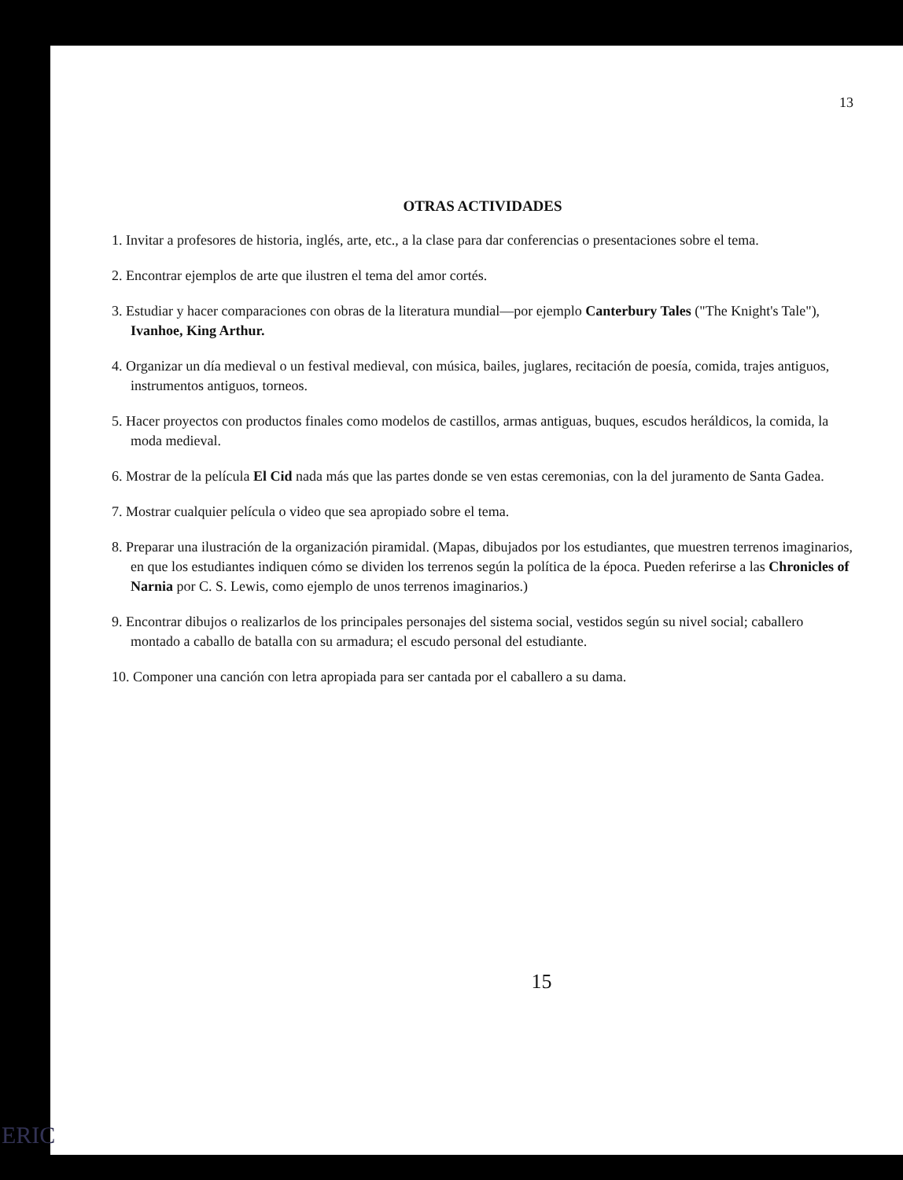13
OTRAS ACTIVIDADES
1. Invitar a profesores de historia, inglés, arte, etc., a la clase para dar conferencias o presentaciones sobre el tema.
2. Encontrar ejemplos de arte que ilustren el tema del amor cortés.
3. Estudiar y hacer comparaciones con obras de la literatura mundial—por ejemplo Canterbury Tales ("The Knight's Tale"), Ivanhoe, King Arthur.
4. Organizar un día medieval o un festival medieval, con música, bailes, juglares, recitación de poesía, comida, trajes antiguos, instrumentos antiguos, torneos.
5. Hacer proyectos con productos finales como modelos de castillos, armas antiguas, buques, escudos heráldicos, la comida, la moda medieval.
6. Mostrar de la película El Cid nada más que las partes donde se ven estas ceremonias, con la del juramento de Santa Gadea.
7. Mostrar cualquier película o video que sea apropiado sobre el tema.
8. Preparar una ilustración de la organización piramidal. (Mapas, dibujados por los estudiantes, que muestren terrenos imaginarios, en que los estudiantes indiquen cómo se dividen los terrenos según la política de la época. Pueden referirse a las Chronicles of Narnia por C. S. Lewis, como ejemplo de unos terrenos imaginarios.)
9. Encontrar dibujos o realizarlos de los principales personajes del sistema social, vestidos según su nivel social; caballero montado a caballo de batalla con su armadura; el escudo personal del estudiante.
10. Componer una canción con letra apropiada para ser cantada por el caballero a su dama.
15
ERIC